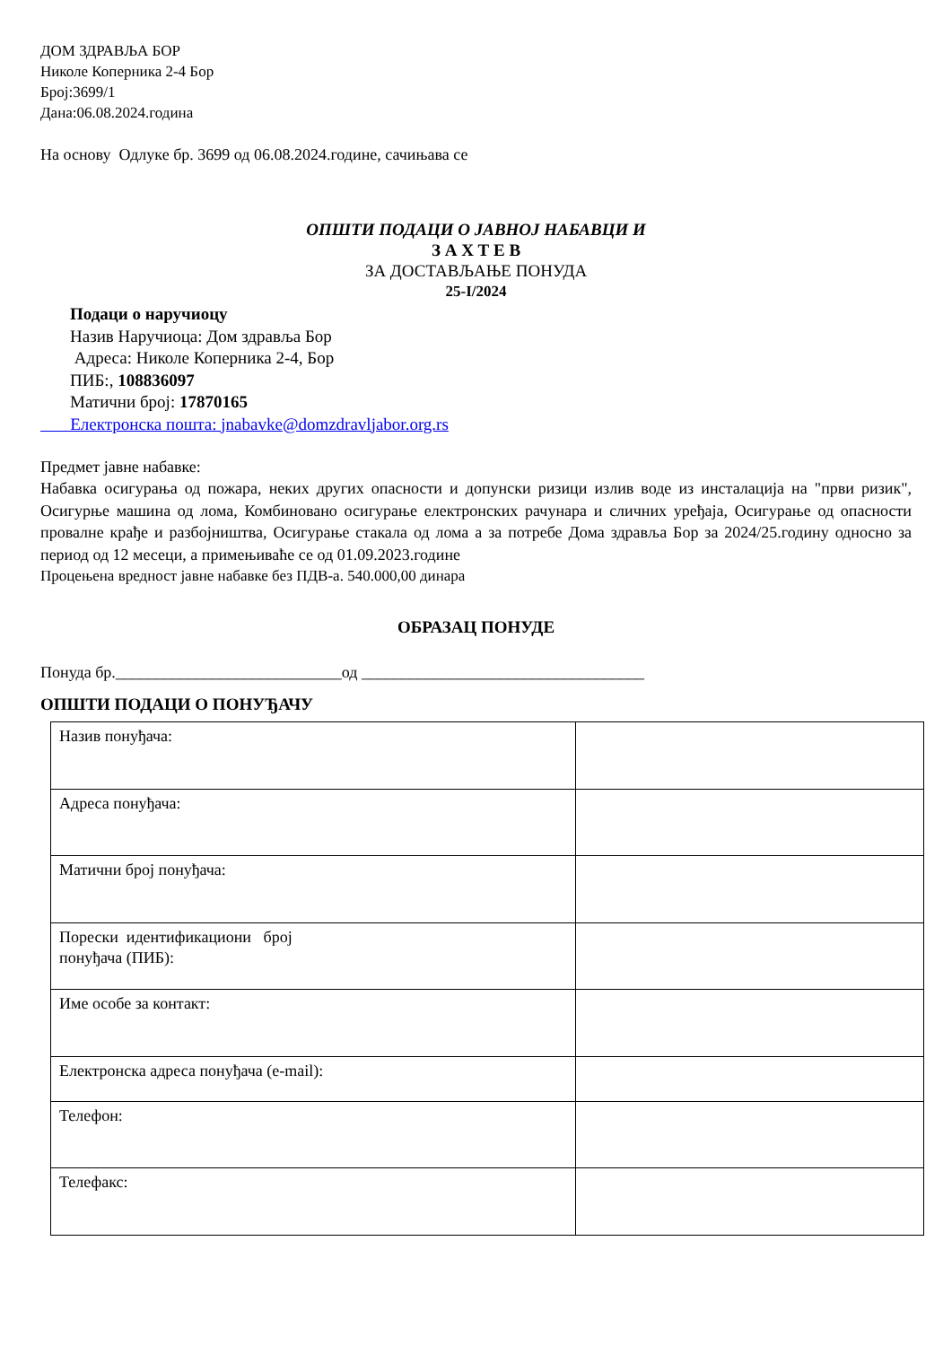ДОМ ЗДРАВЉА БОР
Николе Коперника 2-4 Бор
Број:3699/1
Дана:06.08.2024.година
На основу Одлуке бр. 3699 од 06.08.2024.године, сачињава се
ОПШТИ ПОДАЦИ О ЈАВНОЈ НАБАВЦИ И
З А Х Т Е В
ЗА ДОСТАВЉАЊЕ ПОНУДА
25-I/2024
Подаци о наручиоцу
Назив Наручиоца: Дом здравља Бор
Адреса: Николе Коперника 2-4, Бор
ПИБ:, 108836097
Матични број: 17870165
Електронска пошта: jnabavke@domzdravljabor.org.rs
Предмет јавне набавке:
Набавка осигурања од пожара, неких других опасности и допунски ризици излив воде из инсталација на "први ризик", Осигурње машина од лома, Комбиновано осигурање електронских рачунара и сличних уређаја, Осигурање од опасности провалне крађе и разбојништва, Осигурање стакала од лома а за потребе Дома здравља Бор за 2024/25.годину односно за период од 12 месеци, а примењиваће се од 01.09.2023.године
Процењена вредност јавне набавке без ПДВ-а. 540.000,00 динара
ОБРАЗАЦ ПОНУДЕ
Понуда бр.____________________________од ___________________________________
ОПШТИ ПОДАЦИ О ПОНУЂАЧУ
| Назив понуђача: | |
| Адреса понуђача: | |
| Матични број понуђача: | |
| Порески идентификациони број понуђача (ПИБ): | |
| Име особе за контакт: | |
| Електронска адреса понуђача (e-mail): | |
| Телефон: | |
| Телефакс: | |